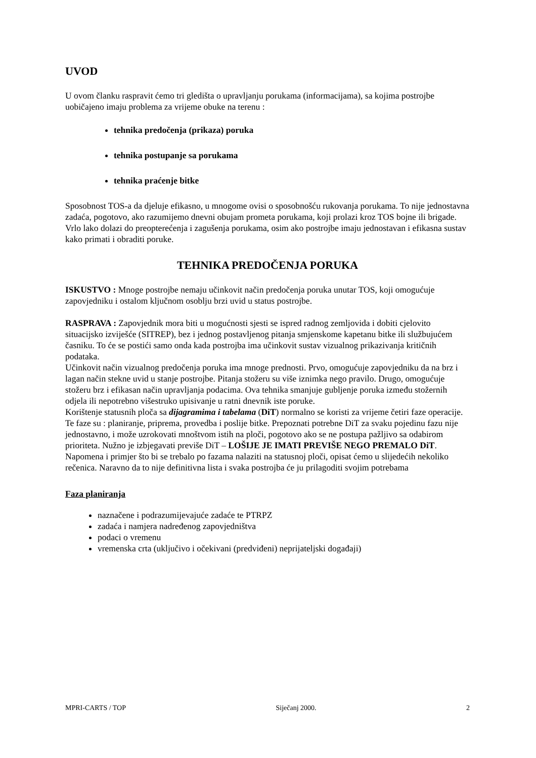UVOD
U ovom članku raspravit ćemo tri gledišta o upravljanju porukama (informacijama), sa kojima postrojbe uobičajeno imaju problema za vrijeme obuke na terenu :
tehnika predočenja (prikaza) poruka
tehnika postupanje sa porukama
tehnika praćenje bitke
Sposobnost TOS-a da djeluje efikasno, u mnogome ovisi o sposobnošću rukovanja porukama. To nije jednostavna zadaća, pogotovo, ako razumijemo dnevni obujam prometa porukama, koji prolazi kroz TOS bojne ili brigade. Vrlo lako dolazi do preopterećenja i zagušenja porukama, osim ako postrojbe imaju jednostavan i efikasna sustav kako primati i obraditi poruke.
TEHNIKA PREDOČENJA PORUKA
ISKUSTVO : Mnoge postrojbe nemaju učinkovit način predočenja poruka unutar TOS, koji omogućuje zapovjedniku i ostalom ključnom osoblju brzi uvid u status postrojbe.
RASPRAVA : Zapovjednik mora biti u mogućnosti sjesti se ispred radnog zemljovida i dobiti cjelovito situacijsko izviješće (SITREP), bez i jednog postavljenog pitanja smjenskome kapetanu bitke ili službujućem časniku. To će se postići samo onda kada postrojba ima učinkovit sustav vizualnog prikazivanja kritičnih podataka.
Učinkovit način vizualnog predočenja poruka ima mnoge prednosti. Prvo, omogućuje zapovjedniku da na brz i lagan način stekne uvid u stanje postrojbe. Pitanja stožeru su više iznimka nego pravilo. Drugo, omogućuje stožeru brz i efikasan način upravljanja podacima. Ova tehnika smanjuje gubljenje poruka između stožernih odjela ili nepotrebno višestruko upisivanje u ratni dnevnik iste poruke.
Korištenje statusnih ploča sa dijagramima i tabelama (DiT) normalno se koristi za vrijeme četiri faze operacije. Te faze su : planiranje, priprema, provedba i poslije bitke. Prepoznati potrebne DiT za svaku pojedinu fazu nije jednostavno, i može uzrokovati mnoštvom istih na ploči, pogotovo ako se ne postupa pažljivo sa odabirom prioriteta. Nužno je izbjegavati previše DiT – LOŠIJE JE IMATI PREVIŠE NEGO PREMALO DiT.
Napomena i primjer što bi se trebalo po fazama nalaziti na statusnoj ploči, opisat ćemo u slijedećih nekoliko rečenica. Naravno da to nije definitivna lista i svaka postrojba će ju prilagoditi svojim potrebama
Faza planiranja
naznačene i podrazumijevajuće zadaće te PTRPZ
zadaća i namjera nadređenog zapovjedništva
podaci o vremenu
vremenska crta (uključivo i očekivani (predviđeni) neprijateljski događaji)
MPRI-CARTS / TOP Siječanj 2000. 2